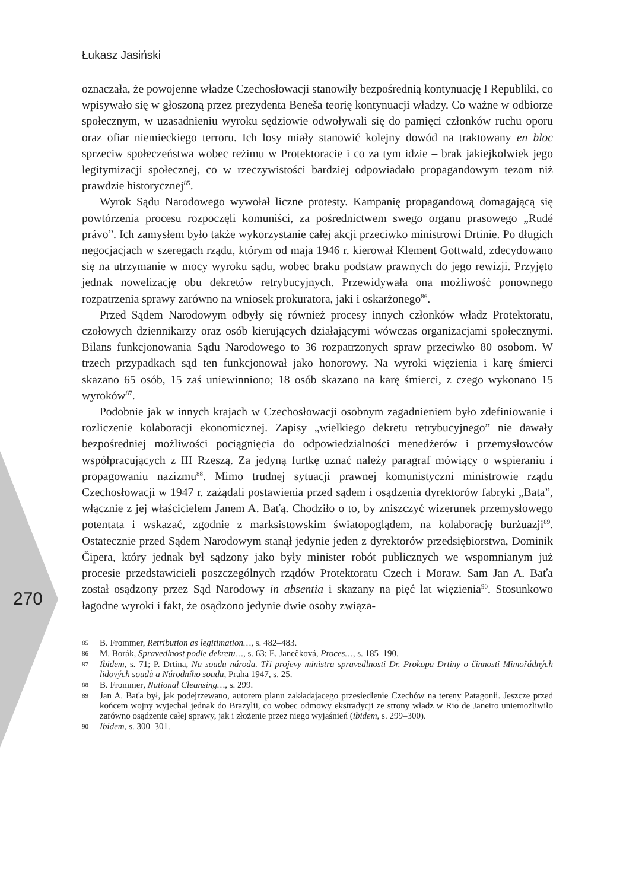Łukasz Jasiński
270
oznaczała, że powojenne władze Czechosłowacji stanowiły bezpośrednią kontynuację I Republiki, co wpisywało się w głoszoną przez prezydenta Beneša teorię kontynuacji władzy. Co ważne w odbiorze społecznym, w uzasadnieniu wyroku sędziowie odwoływali się do pamięci członków ruchu oporu oraz ofiar niemieckiego terroru. Ich losy miały stanowić kolejny dowód na traktowany en bloc sprzeciw społeczeństwa wobec reżimu w Protektoracie i co za tym idzie – brak jakiejkolwiek jego legitymizacji społecznej, co w rzeczywistości bardziej odpowiadało propagandowym tezom niż prawdzie historycznej<sup>85</sup>.
Wyrok Sądu Narodowego wywołał liczne protesty. Kampanię propagandową domagającą się powtórzenia procesu rozpoczęli komuniści, za pośrednictwem swego organu prasowego „Rudé právo”. Ich zamysłem było także wykorzystanie całej akcji przeciwko ministrowi Drtinie. Po długich negocjacjach w szeregach rządu, którym od maja 1946 r. kierował Klement Gottwald, zdecydowano się na utrzymanie w mocy wyroku sądu, wobec braku podstaw prawnych do jego rewizji. Przyjęto jednak nowelizację obu dekretów retrybucyjnych. Przewidywała ona możliwość ponownego rozpatrzenia sprawy zarówno na wniosek prokuratora, jaki i oskarżonego<sup>86</sup>.
Przed Sądem Narodowym odbyły się również procesy innych członków władz Protektoratu, czołowych dziennikarzy oraz osób kierujących działającymi wówczas organizacjami społecznymi. Bilans funkcjonowania Sądu Narodowego to 36 rozpatrzonych spraw przeciwko 80 osobom. W trzech przypadkach sąd ten funkcjonował jako honorowy. Na wyroki więzienia i karę śmierci skazano 65 osób, 15 zaś uniewinniono; 18 osób skazano na karę śmierci, z czego wykonano 15 wyroków<sup>87</sup>.
Podobnie jak w innych krajach w Czechosłowacji osobnym zagadnieniem było zdefiniowanie i rozliczenie kolaboracji ekonomicznej. Zapisy „wielkiego dekretu retrybucyjnego” nie dawały bezpośredniej możliwości pociągnięcia do odpowiedzialności menedżerów i przemysłowców współpracujących z III Rzeszą. Za jedyną furtkę uznać należy paragraf mówiący o wspieraniu i propagowaniu nazizmu<sup>88</sup>. Mimo trudnej sytuacji prawnej komunistyczni ministrowie rządu Czechosłowacji w 1947 r. zażądali postawienia przed sądem i osądzenia dyrektorów fabryki „Bata”, włącznie z jej właścicielem Janem A. Baťą. Chodziło o to, by zniszczyć wizerunek przemysłowego potentata i wskazać, zgodnie z marksistowskim światopoglądem, na kolaborację burżuazji<sup>89</sup>. Ostatecznie przed Sądem Narodowym stanął jedynie jeden z dyrektorów przedsiębiorstwa, Dominik Čipera, który jednak był sądzony jako były minister robót publicznych we wspomnianym już procesie przedstawicieli poszczególnych rządów Protektoratu Czech i Moraw. Sam Jan A. Baťa został osądzony przez Sąd Narodowy in absentia i skazany na pięć lat więzienia<sup>90</sup>. Stosunkowo łagodne wyroki i fakt, że osądzono jedynie dwie osoby związa-
85 B. Frommer, Retribution as legitimation…, s. 482–483.
86 M. Borák, Spravedlnost podle dekretu…, s. 63; E. Janečková, Proces…, s. 185–190.
87 Ibidem, s. 71; P. Drtina, Na soudu národa. Tři projevy ministra spravedlnosti Dr. Prokopa Drtiny o činnosti Mimořádných lidových soudů a Národního soudu, Praha 1947, s. 25.
88 B. Frommer, National Cleansing…, s. 299.
89 Jan A. Baťa był, jak podejrzewano, autorem planu zakładającego przesiedlenie Czechów na tereny Patagonii. Jeszcze przed końcem wojny wyjechał jednak do Brazylii, co wobec odmowy ekstradycji ze strony władz w Rio de Janeiro uniemożliwiło zarówno osądzenie całej sprawy, jak i złożenie przez niego wyjaśnień (ibidem, s. 299–300).
90 Ibidem, s. 300–301.